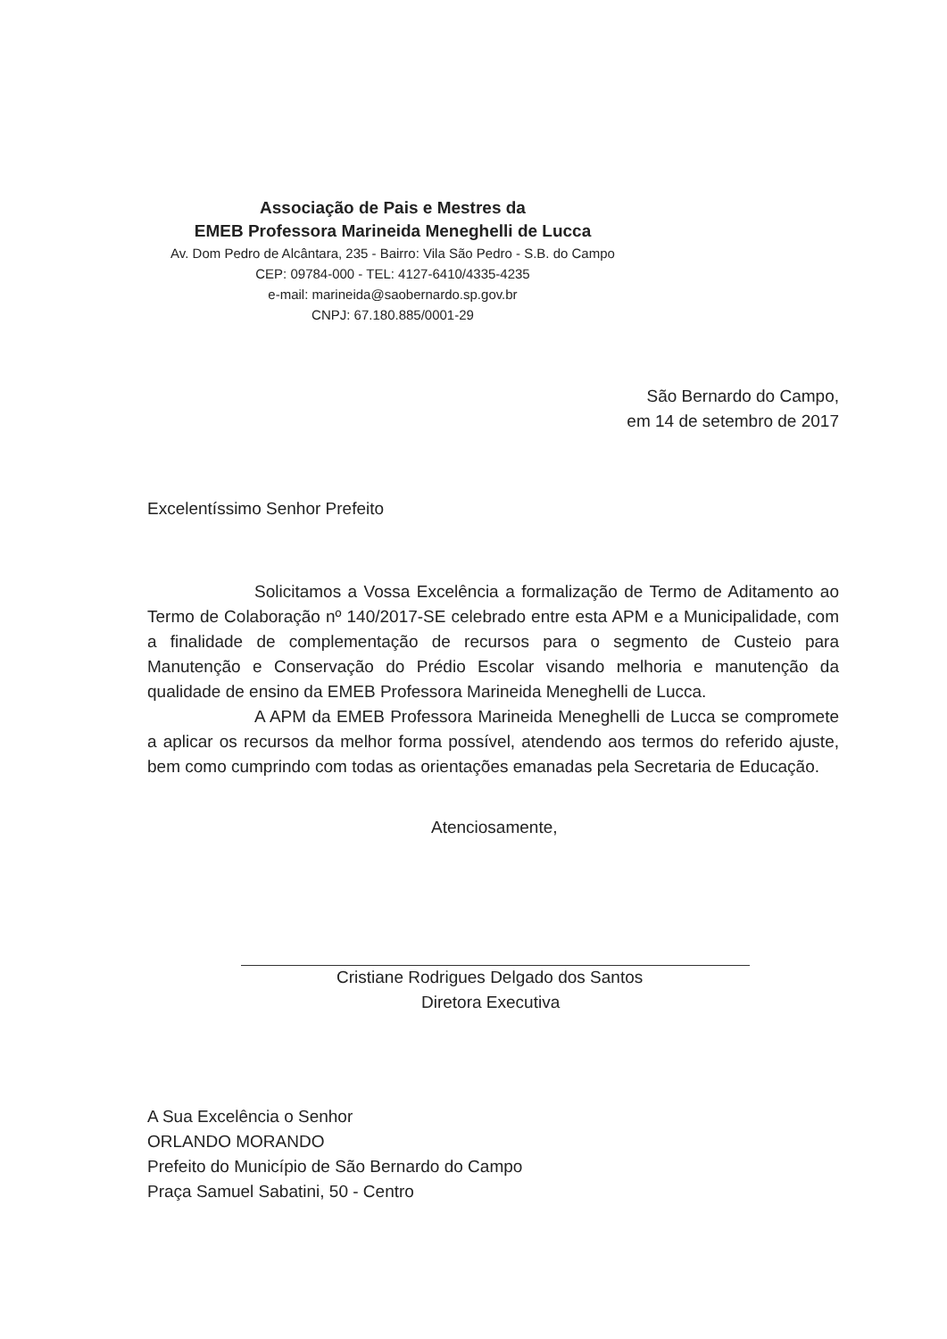Associação de Pais e Mestres da
EMEB Professora Marineida Meneghelli de Lucca
Av. Dom Pedro de Alcântara, 235 - Bairro: Vila São Pedro - S.B. do Campo
CEP: 09784-000 - TEL: 4127-6410/4335-4235
e-mail: marineida@saobernardo.sp.gov.br
CNPJ: 67.180.885/0001-29
São Bernardo do Campo,
em 14 de setembro de 2017
Excelentíssimo Senhor Prefeito
Solicitamos a Vossa Excelência a formalização de Termo de Aditamento ao Termo de Colaboração nº 140/2017-SE celebrado entre esta APM e a Municipalidade, com a finalidade de complementação de recursos para o segmento de Custeio para Manutenção e Conservação do Prédio Escolar visando melhoria e manutenção da qualidade de ensino da EMEB Professora Marineida Meneghelli de Lucca.
A APM da EMEB Professora Marineida Meneghelli de Lucca se compromete a aplicar os recursos da melhor forma possível, atendendo aos termos do referido ajuste, bem como cumprindo com todas as orientações emanadas pela Secretaria de Educação.
Atenciosamente,
Cristiane Rodrigues Delgado dos Santos
Diretora Executiva
A Sua Excelência o Senhor
ORLANDO MORANDO
Prefeito do Município de São Bernardo do Campo
Praça Samuel Sabatini, 50 - Centro